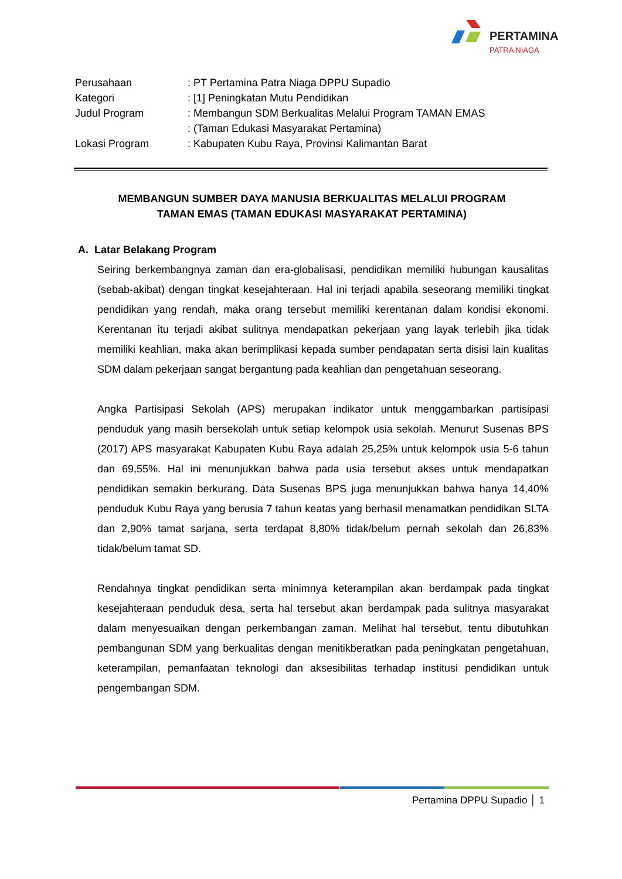PERTAMINA
PATRA NIAGA
| Perusahaan | : PT Pertamina Patra Niaga DPPU Supadio |
| Kategori | : [1] Peningkatan Mutu Pendidikan |
| Judul Program | : Membangun SDM Berkualitas Melalui Program TAMAN EMAS |
| | : (Taman Edukasi Masyarakat Pertamina) |
| Lokasi Program | : Kabupaten Kubu Raya, Provinsi Kalimantan Barat |
MEMBANGUN SUMBER DAYA MANUSIA BERKUALITAS MELALUI PROGRAM
TAMAN EMAS (TAMAN EDUKASI MASYARAKAT PERTAMINA)
A. Latar Belakang Program
Seiring berkembangnya zaman dan era-globalisasi, pendidikan memiliki hubungan kausalitas (sebab-akibat) dengan tingkat kesejahteraan. Hal ini terjadi apabila seseorang memiliki tingkat pendidikan yang rendah, maka orang tersebut memiliki kerentanan dalam kondisi ekonomi. Kerentanan itu terjadi akibat sulitnya mendapatkan pekerjaan yang layak terlebih jika tidak memiliki keahlian, maka akan berimplikasi kepada sumber pendapatan serta disisi lain kualitas SDM dalam pekerjaan sangat bergantung pada keahlian dan pengetahuan seseorang.
Angka Partisipasi Sekolah (APS) merupakan indikator untuk menggambarkan partisipasi penduduk yang masih bersekolah untuk setiap kelompok usia sekolah. Menurut Susenas BPS (2017) APS masyarakat Kabupaten Kubu Raya adalah 25,25% untuk kelompok usia 5-6 tahun dan 69,55%. Hal ini menunjukkan bahwa pada usia tersebut akses untuk mendapatkan pendidikan semakin berkurang. Data Susenas BPS juga menunjukkan bahwa hanya 14,40% penduduk Kubu Raya yang berusia 7 tahun keatas yang berhasil menamatkan pendidikan SLTA dan 2,90% tamat sarjana, serta terdapat 8,80% tidak/belum pernah sekolah dan 26,83% tidak/belum tamat SD.
Rendahnya tingkat pendidikan serta minimnya keterampilan akan berdampak pada tingkat kesejahteraan penduduk desa, serta hal tersebut akan berdampak pada sulitnya masyarakat dalam menyesuaikan dengan perkembangan zaman. Melihat hal tersebut, tentu dibutuhkan pembangunan SDM yang berkualitas dengan menitikberatkan pada peningkatan pengetahuan, keterampilan, pemanfaatan teknologi dan aksesibilitas terhadap institusi pendidikan untuk pengembangan SDM.
Pertamina DPPU Supadio │ 1